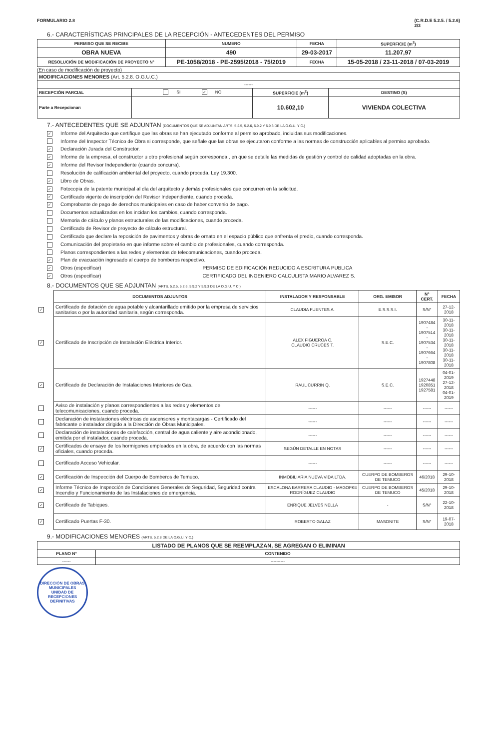FORMULARIO 2.8 (C.R.D.E 5.2.5. / 5.2.6)
2/3
6.- CARACTERÍSTICAS PRINCIPALES DE LA RECEPCIÓN - ANTECEDENTES DEL PERMISO
| PERMISO QUE SE RECIBE | NUMERO | FECHA | SUPERFICIE (m<sup>2</sup>) |
| --- | --- | --- | --- |
| OBRA NUEVA | 490 | 29-03-2017 | 11.207,97 |
| RESOLUCIÓN DE MODIFICACIÓN DE PROYECTO N° | PE-1058/2018 - PE-2595/2018 - 75/2019 | FECHA | 15-05-2018 / 23-11-2018 / 07-03-2019 |
(En caso de modificación de proyecto)
| MODIFICACIONES MENORES (Art. 5.2.8. O.G.U.C.) | | | |
| ------ | | | |
| RECEPCIÓN PARCIAL | SI ✓ NO | SUPERFICIE (m<sup>2</sup>) | DESTINO (S) |
| Parte a Recepcionar: | | 10.602,10 | VIVIENDA COLECTIVA |
7.- ANTECEDENTES QUE SE ADJUNTAN (DOCUMENTOS QUE SE ADJUNTAN ARTS. 5.2.5, 5.2.6, 5.9.2 Y 5.9.3 DE LA O.G.U. Y C.)
✓ Informe del Arquitecto que certifique que las obras se han ejecutado conforme al permiso aprobado, incluidas sus modificaciones.
Informe del Inspector Técnico de Obra si corresponde, que señale que las obras se ejecutaron conforme a las normas de construcción aplicables al permiso aprobado.
✓ Declaración Jurada del Constructor.
✓ Informe de la empresa, el constructor u otro profesional según corresponda , en que se detalle las medidas de gestión y control de calidad adoptadas en la obra.
✓ Informe del Revisor Independiente (cuando concurra).
Resolución de calificación ambiental del proyecto, cuando proceda. Ley 19.300.
✓ Libro de Obras.
✓ Fotocopia de la patente municipal al día del arquitecto y demás profesionales que concurren en la solicitud.
✓ Certificado vigente de inscripción del Revisor Independiente, cuando proceda.
✓ Comprobante de pago de derechos municipales en caso de haber convenio de pago.
Documentos actualizados en los incidan los cambios, cuando corresponda.
Memoria de cálculo y planos estructurales de las modificaciones, cuando proceda.
Certificado de Revisor de proyecto de cálculo estructural.
Certificado que declare la reposición de pavimentos y obras de ornato en el espacio público que enfrenta el predio, cuando corresponda.
Comunicación del propietario en que informe sobre el cambio de profesionales, cuando corresponda.
Planos correspondientes a las redes y elementos de telecomunicaciones, cuando proceda.
✓ Plan de evacuación ingresado al cuerpo de bomberos respectivo.
✓ Otros (especificar) PERMISO DE EDIFICACIÓN REDUCIDO A ESCRITURA PUBLICA
✓ Otros (especificar) CERTIFICADO DEL INGENIERO CALCULISTA MARIO ALVAREZ S.
8.- DOCUMENTOS QUE SE ADJUNTAN (ARTS. 5.2.5, 5.2.6, 5.9.2 Y 5.9.3 DE LA O.G.U. Y C.)
| | DOCUMENTOS ADJUNTOS | INSTALADOR Y RESPONSABLE | ORG. EMISOR | N° CERT. | FECHA |
| ✓ | Certificado de dotación de agua potable y alcantarillado emitido por la empresa de servicios sanitarios o por la autoridad sanitaria, según corresponda. | CLAUDIA FUENTES A. | E.S.S.S.I. | S/N° | 27-12-2018 |
| ✓ | Certificado de Inscripción de Instalación Eléctrica Interior. | ALEX FIGUEROA C. CLAUDIO CRUCES T. | S.E.C. | 1907484 - 1907514 - 1907534 - 1907664 - 1907808 | 30-11-2018 30-11-2018 30-11-2018 30-11-2018 30-11-2018 |
| ✓ | Certificado de Declaración de Instalaciones Interiores de Gas. | RAUL CURRIN Q. | S.E.C. | 1927448 1920851 1927581 | 04-01-2019 27-12-2018 04-01-2019 |
| | Aviso de instalación y planos correspondientes a las redes y elementos de telecomunicaciones, cuando proceda. | ------ | ------ | ------ | ------ |
| | Declaración de instalaciones eléctricas de ascensores y montacargas - Certificado del fabricante o instalador dirigido a la Dirección de Obras Municipales. | ------ | ------ | ------ | ------ |
| | Declaración de instalaciones de calefacción, central de agua caliente y aire acondicionado, emitida por el instalador, cuando proceda. | ------ | ------ | ------ | ------ |
| ✓ | Certificados de ensaye de los hormigones empleados en la obra, de acuerdo con las normas oficiales, cuando proceda. | SEGÚN DETALLE EN NOTAS | ------ | ------ | ------ |
| | Certificado Acceso Vehicular. | ------ | ------ | ------ | ------ |
| ✓ | Certificación de Inspección del Cuerpo de Bomberos de Temuco. | INMOBILIARIA NUEVA VIDA LTDA. | CUERPO DE BOMBEROS DE TEMUCO | 46/2018 | 29-10-2018 |
| ✓ | Informe Técnico de Inspección de Condiciones Generales de Seguridad, Seguridad contra Incendio y Funcionamiento de las Instalaciones de emergencia. | ESCALONA BARRERA CLAUDIO - MAGOFKE RODRÍGUEZ CLAUDIO | CUERPO DE BOMBEROS DE TEMUCO | 45/2018 | 29-10-2018 |
| ✓ | Certificado de Tabiques. | ENRIQUE JELVES NELLA | - | S/N° | 22-10-2018 |
| ✓ | Certificado Puertas F-30. | ROBERTO GALAZ | MASONITE | S/N° | 19-07-2018 |
9.- MODIFICACIONES MENORES (ARTS. 5.2.8 DE LA O.G.U. Y C.)
| LISTADO DE PLANOS QUE SE REEMPLAZAN, SE AGREGAN O ELIMINAN | |
| --- | --- |
| PLANO N° | CONTENIDO |
| ------ | ---------- |
DIRECCIÓN DE OBRAS MUNICIPALES
UNIDAD DE RECEPCIONES DEFINITIVAS